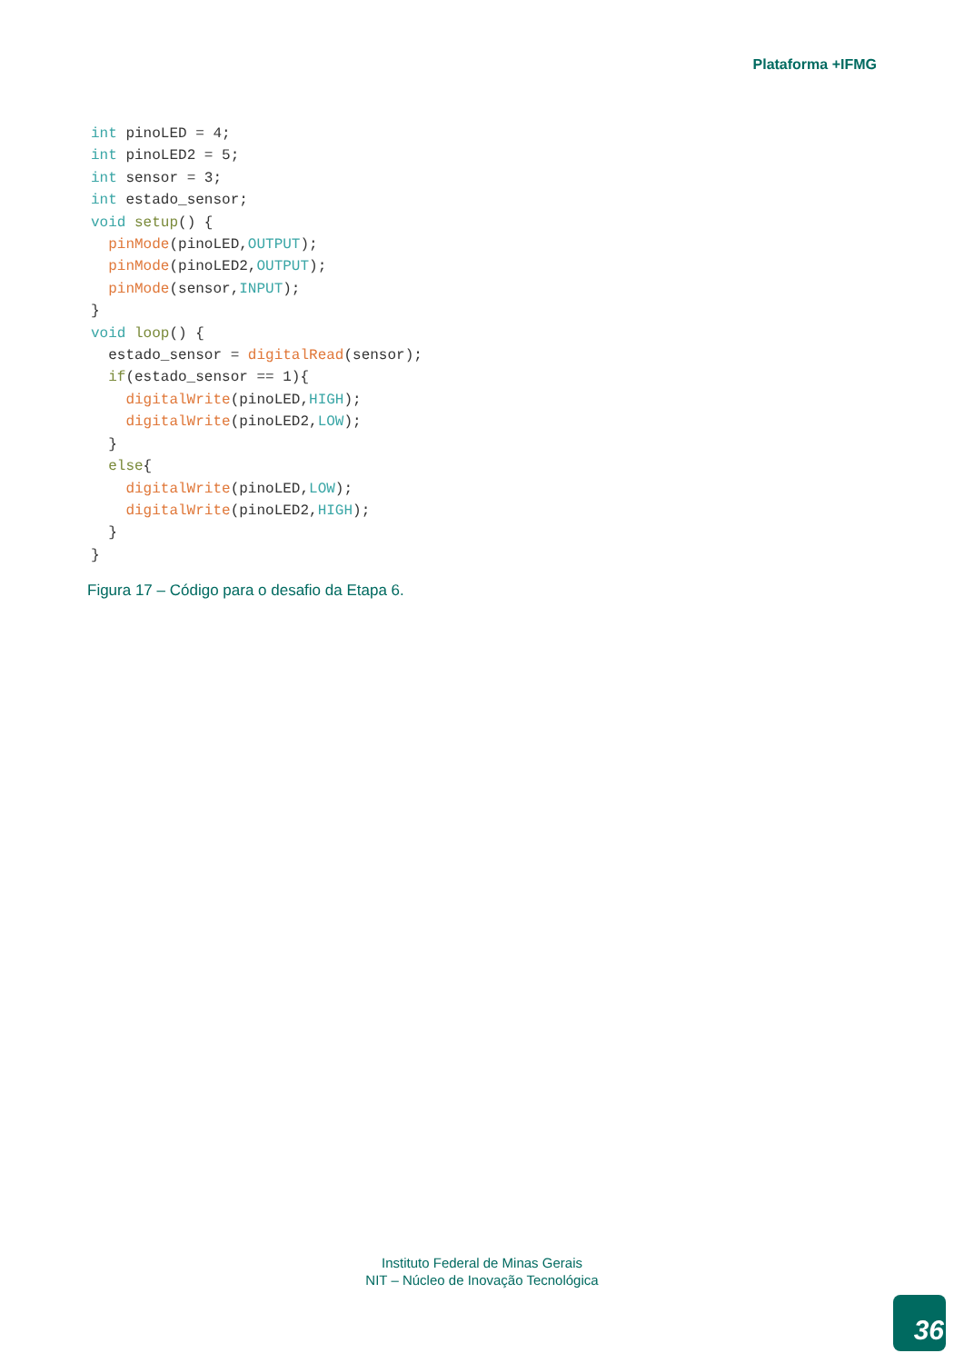Plataforma +IFMG
int pinoLED = 4;
int pinoLED2 = 5;
int sensor = 3;
int estado_sensor;
void setup() {
  pinMode(pinoLED,OUTPUT);
  pinMode(pinoLED2,OUTPUT);
  pinMode(sensor,INPUT);
}
void loop() {
  estado_sensor = digitalRead(sensor);
  if(estado_sensor == 1){
    digitalWrite(pinoLED,HIGH);
    digitalWrite(pinoLED2,LOW);
  }
  else{
    digitalWrite(pinoLED,LOW);
    digitalWrite(pinoLED2,HIGH);
  }
}
Figura 17 – Código para o desafio da Etapa 6.
Instituto Federal de Minas Gerais
NIT – Núcleo de Inovação Tecnológica
36